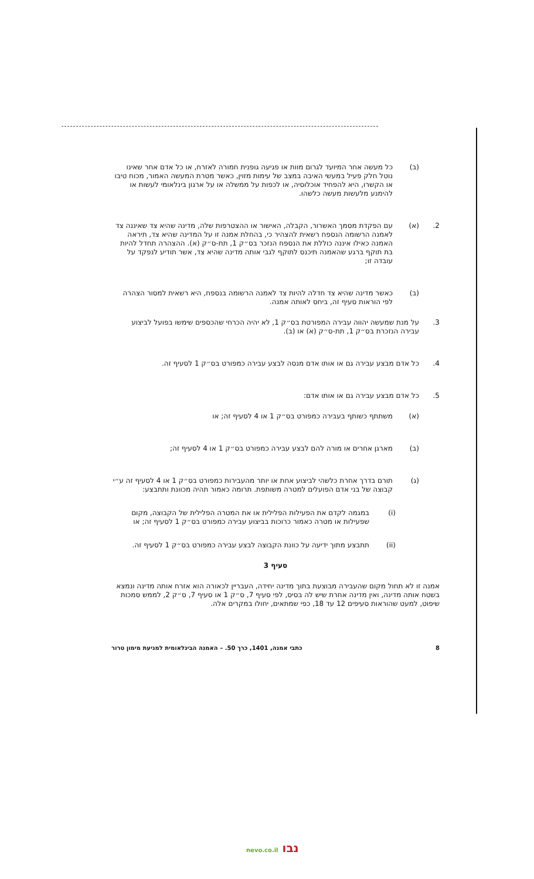(ב) כל מעשה אחר המיועד לגרום מוות או פגיעה גופנית חמורה לאזרח, או כל אדם אחר שאינו נוטל חלק פעיל במעשי האיבה במצב של עימות מזוין, כאשר מטרת המעשה האמור, מכוח טיבו או הקשרו, היא להפחיד אוכלוסיה, או לכפות על ממשלה או על ארגון בינלאומי לעשות או להימנע מלעשות מעשה כלשהו.
2. (א) עם הפקדת מסמך האשרור, הקבלה, האישור או ההצטרפות שלה, מדינה שהיא צד שאיננה צד לאמנה הרשומה הנספח רשאית להצהיר כי, בהחלת אמנה זו על המדינה שהיא צד, תיראה האמנה כאילו איננה כוללת את הנספח הנזכר בס״ק 1, תת-ס״ק (א). ההצהרה תחדל להיות בת תוקף ברגע שהאמנה תיכנס לתוקף לגבי אותה מדינה שהיא צד, אשר תודיע לנפקד על עובדה זו;
(ב) כאשר מדינה שהיא צד חדלה להיות צד לאמנה הרשומה בנספח, היא רשאית למסור הצהרה לפי הוראות סעיף זה, ביחס לאותה אמנה.
3. על מנת שמעשה יהווה עבירה המפורטת בס״ק 1, לא יהיה הכרחי שהכספים שימשו בפועל לביצוע עבירה הנזכרת בס״ק 1, תת-ס״ק (א) או (ב).
4. כל אדם מבצע עבירה גם או אותו אדם מנסה לבצע עבירה כמפורט בס״ק 1 לסעיף זה.
5. כל אדם מבצע עבירה גם או אותו אדם:
(א) משתתף כשותף בעבירה כמפורט בס״ק 1 או 4 לסעיף זה; או
(ב) מארגן אחרים או מורה להם לבצע עבירה כמפורט בס״ק 1 או 4 לסעיף זה;
(ג) תורם בדרך אחרת כלשהי לביצוע אחת או יותר מהעבירות כמפורט בס״ק 1 או 4 לסעיף זה ע״י קבוצה של בני אדם הפועלים למטרה משותפת. תרומה כאמור תהיה מכוונת ותתבצע:
(i) במגמה לקדם את הפעילות הפלילית או את המטרה הפלילית של הקבוצה, מקום שפעילות או מטרה כאמור כרוכות בביצוע עבירה כמפורט בס״ק 1 לסעיף זה; או
(ii) תתבצע מתוך ידיעה על כוונת הקבוצה לבצע עבירה כמפורט בס״ק 1 לסעיף זה.
סעיף 3
אמנה זו לא תחול מקום שהעבירה מבוצעת בתוך מדינה יחידה, העבריין לכאורה הוא אזרח אותה מדינה ונמצא בשטח אותה מדינה, ואין מדינה אחרת שיש לה בסיס, לפי סעיף 7, ס״ק 1 או סעיף 7, ס״ק 2, לממש סמכות שיפוט, למעט שהוראות סעיפים 12 עד 18, כפי שמתאים, יחולו במקרים אלה.
8 כתבי אמנה, 1401, כרך 50. – האמנה הבינלאומית למניעת מימון טרור
נבו nevo.co.il